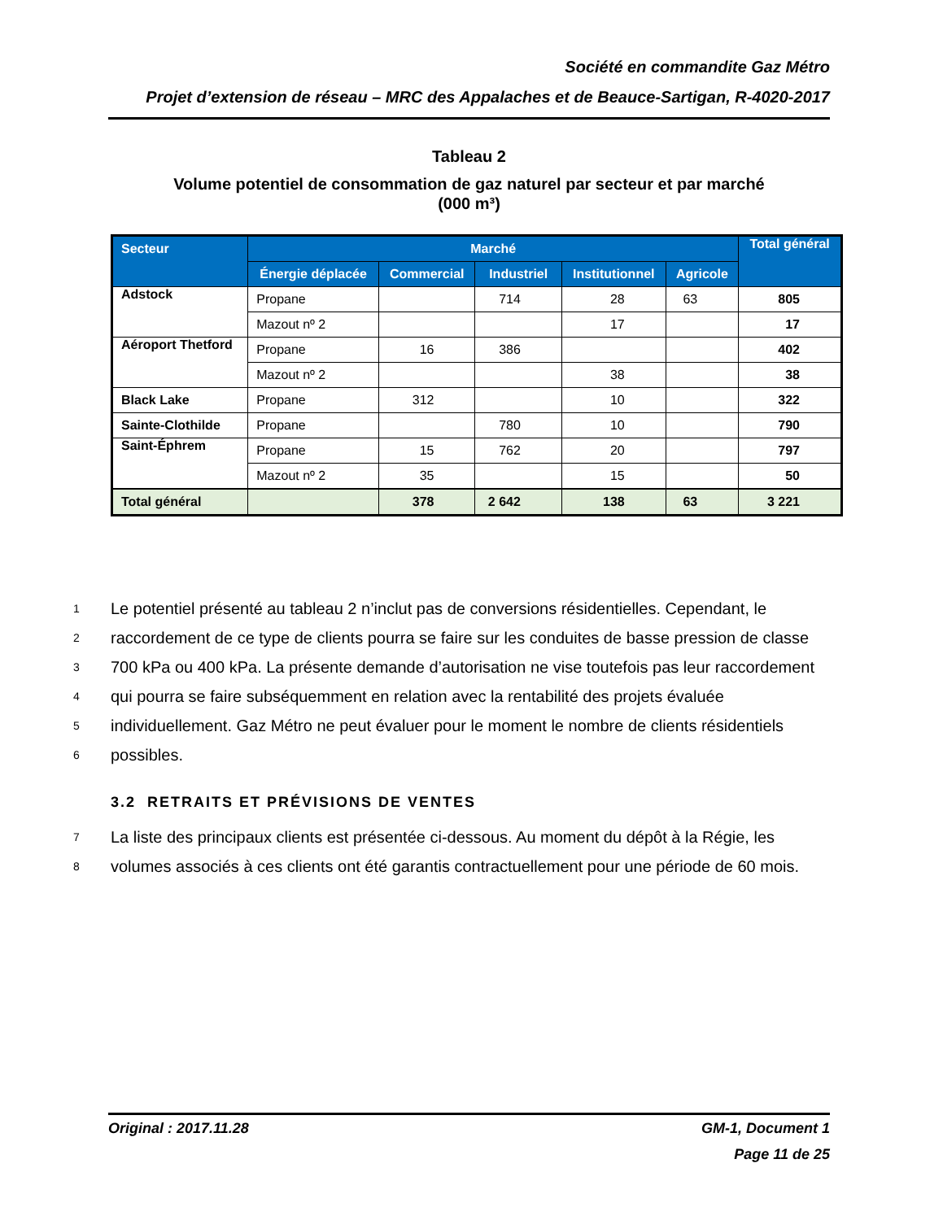Société en commandite Gaz Métro
Projet d’extension de réseau – MRC des Appalaches et de Beauce-Sartigan, R-4020-2017
Tableau 2
Volume potentiel de consommation de gaz naturel par secteur et par marché
(000 m³)
| Secteur | Marché | | | | | Total général |
| --- | --- | --- | --- | --- | --- | --- |
| | Énergie déplacée | Commercial | Industriel | Institutionnel | Agricole | |
| Adstock | Propane | | 714 | 28 | 63 | 805 |
| | Mazout nº 2 | | | 17 | | 17 |
| Aéroport Thetford | Propane | 16 | 386 | | | 402 |
| | Mazout nº 2 | | | 38 | | 38 |
| Black Lake | Propane | 312 | | 10 | | 322 |
| Sainte-Clothilde | Propane | | 780 | 10 | | 790 |
| Saint-Éphrem | Propane | 15 | 762 | 20 | | 797 |
| | Mazout nº 2 | 35 | | 15 | | 50 |
| Total général | | 378 | 2 642 | 138 | 63 | 3 221 |
1 Le potentiel présenté au tableau 2 n’inclut pas de conversions résidentielles. Cependant, le
2 raccordement de ce type de clients pourra se faire sur les conduites de basse pression de classe
3 700 kPa ou 400 kPa. La présente demande d’autorisation ne vise toutefois pas leur raccordement
4 qui pourra se faire subséquemment en relation avec la rentabilité des projets évaluée
5 individuellement. Gaz Métro ne peut évaluer pour le moment le nombre de clients résidentiels
6 possibles.
3.2 RETRAITS ET PRÉVISIONS DE VENTES
7 La liste des principaux clients est présentée ci-dessous. Au moment du dépôt à la Régie, les
8 volumes associés à ces clients ont été garantis contractuellement pour une période de 60 mois.
Original : 2017.11.28 GM-1, Document 1
Page 11 de 25